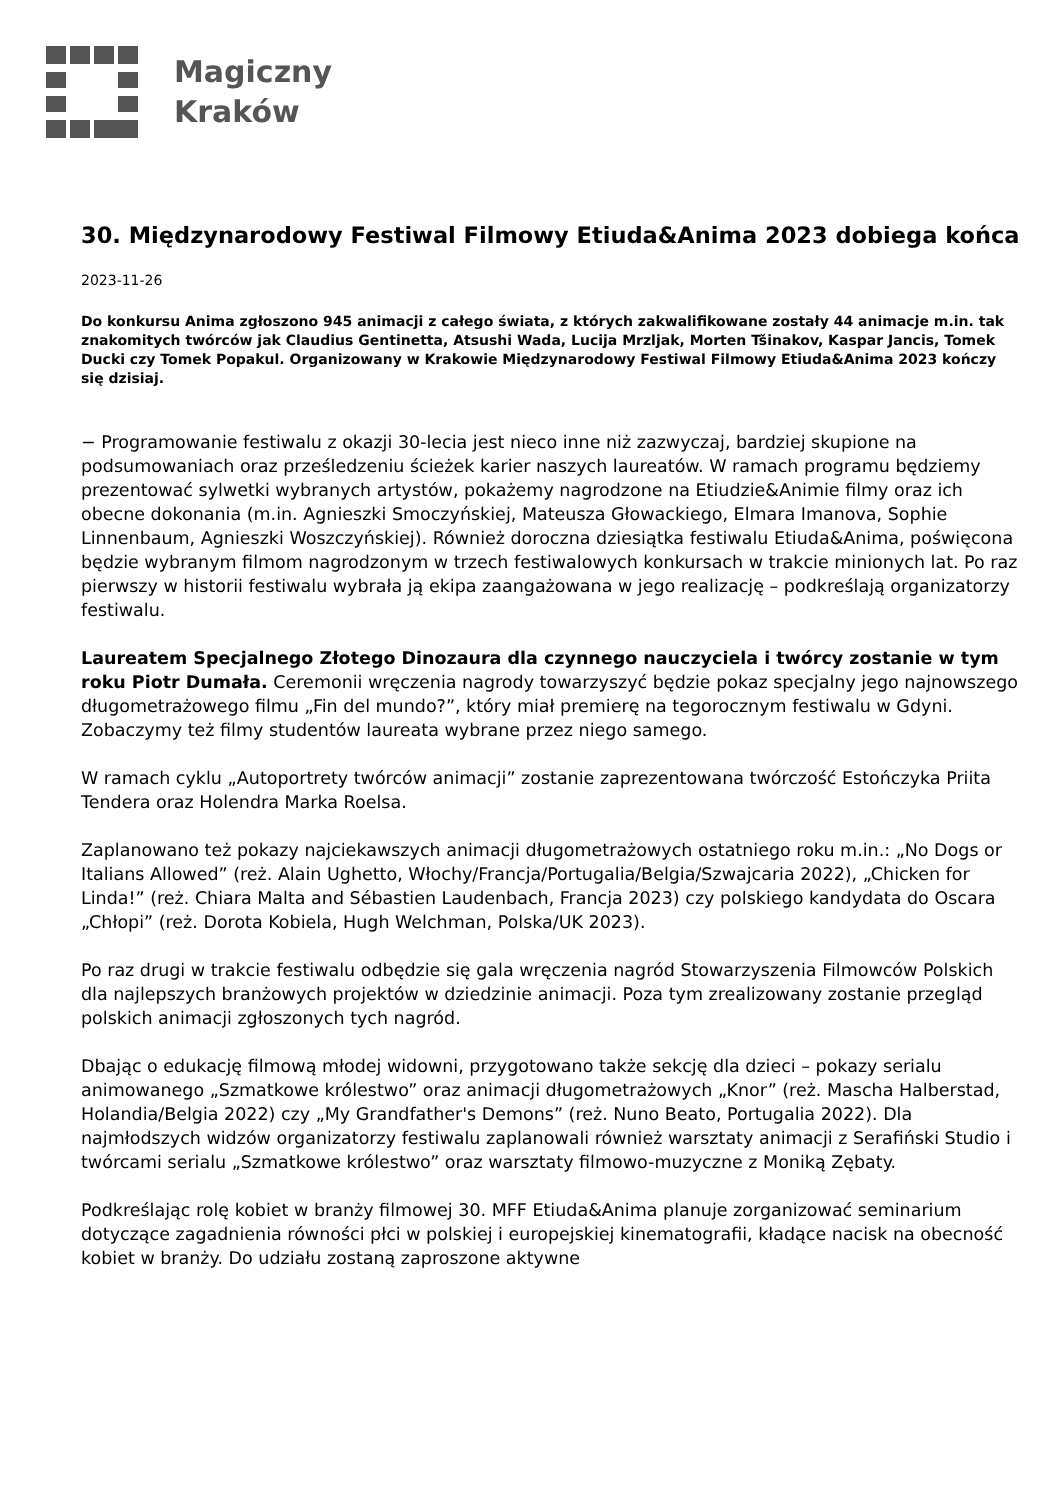Magiczny
Kraków
30. Międzynarodowy Festiwal Filmowy Etiuda&Anima 2023 dobiega końca
2023-11-26
Do konkursu Anima zgłoszono 945 animacji z całego świata, z których zakwalifikowane zostały 44 animacje m.in. tak znakomitych twórców jak Claudius Gentinetta, Atsushi Wada, Lucija Mrzljak, Morten Tšinakov, Kaspar Jancis, Tomek Ducki czy Tomek Popakul. Organizowany w Krakowie Międzynarodowy Festiwal Filmowy Etiuda&Anima 2023 kończy się dzisiaj.
− Programowanie festiwalu z okazji 30-lecia jest nieco inne niż zazwyczaj, bardziej skupione na podsumowaniach oraz prześledzeniu ścieżek karier naszych laureatów. W ramach programu będziemy prezentować sylwetki wybranych artystów, pokażemy nagrodzone na Etiudzie&Animie filmy oraz ich obecne dokonania (m.in. Agnieszki Smoczyńskiej, Mateusza Głowackiego, Elmara Imanova, Sophie Linnenbaum, Agnieszki Woszczyńskiej). Również doroczna dziesiątka festiwalu Etiuda&Anima, poświęcona będzie wybranym filmom nagrodzonym w trzech festiwalowych konkursach w trakcie minionych lat. Po raz pierwszy w historii festiwalu wybrała ją ekipa zaangażowana w jego realizację – podkreślają organizatorzy festiwalu.
Laureatem Specjalnego Złotego Dinozaura dla czynnego nauczyciela i twórcy zostanie w tym roku Piotr Dumała. Ceremonii wręczenia nagrody towarzyszyć będzie pokaz specjalny jego najnowszego długometrażowego filmu „Fin del mundo?”, który miał premierę na tegorocznym festiwalu w Gdyni. Zobaczymy też filmy studentów laureata wybrane przez niego samego.
W ramach cyklu „Autoportrety twórców animacji” zostanie zaprezentowana twórczość Estończyka Priita Tendera oraz Holendra Marka Roelsa.
Zaplanowano też pokazy najciekawszych animacji długometrażowych ostatniego roku m.in.: „No Dogs or Italians Allowed” (reż. Alain Ughetto, Włochy/Francja/Portugalia/Belgia/Szwajcaria 2022), „Chicken for Linda!” (reż. Chiara Malta and Sébastien Laudenbach, Francja 2023) czy polskiego kandydata do Oscara „Chłopi” (reż. Dorota Kobiela, Hugh Welchman, Polska/UK 2023).
Po raz drugi w trakcie festiwalu odbędzie się gala wręczenia nagród Stowarzyszenia Filmowców Polskich dla najlepszych branżowych projektów w dziedzinie animacji. Poza tym zrealizowany zostanie przegląd polskich animacji zgłoszonych tych nagród.
Dbając o edukację filmową młodej widowni, przygotowano także sekcję dla dzieci – pokazy serialu animowanego „Szmatkowe królestwo” oraz animacji długometrażowych „Knor” (reż. Mascha Halberstad, Holandia/Belgia 2022) czy „My Grandfather's Demons” (reż. Nuno Beato, Portugalia 2022). Dla najmłodszych widzów organizatorzy festiwalu zaplanowali również warsztaty animacji z Serafiński Studio i twórcami serialu „Szmatkowe królestwo” oraz warsztaty filmowo-muzyczne z Moniką Zębaty.
Podkreślając rolę kobiet w branży filmowej 30. MFF Etiuda&Anima planuje zorganizować seminarium dotyczące zagadnienia równości płci w polskiej i europejskiej kinematografii, kładące nacisk na obecność kobiet w branży. Do udziału zostaną zaproszone aktywne